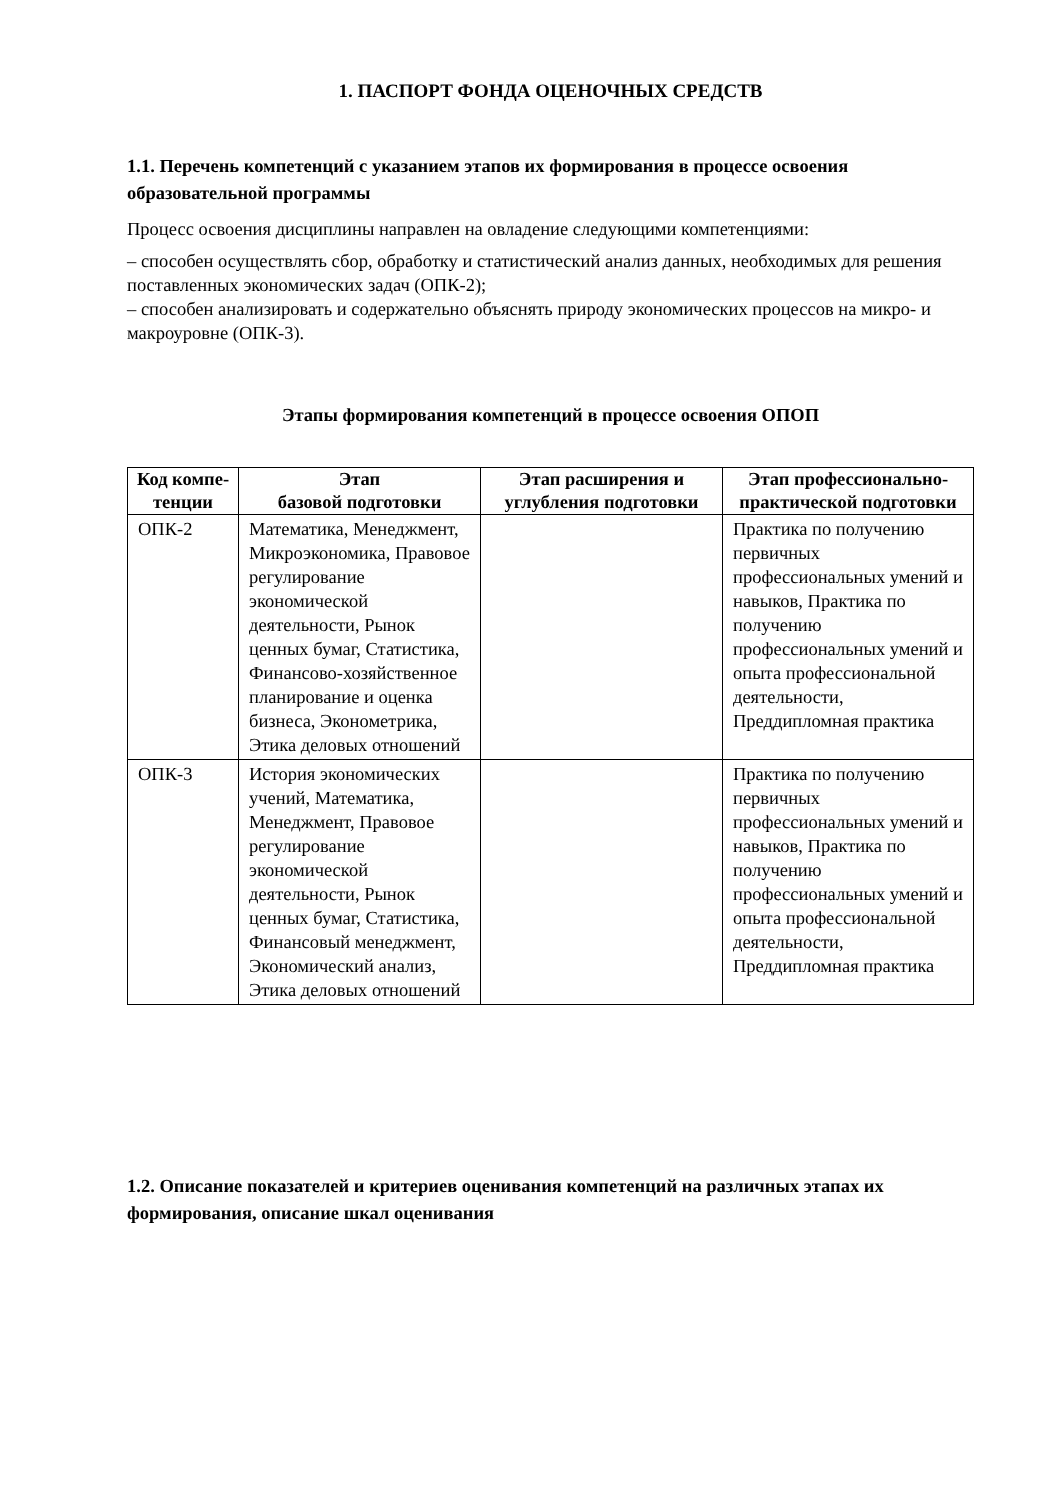1. ПАСПОРТ ФОНДА ОЦЕНОЧНЫХ СРЕДСТВ
1.1. Перечень компетенций с указанием этапов их формирования в процессе освоения образовательной программы
Процесс освоения дисциплины направлен на овладение следующими компетенциями:
– способен осуществлять сбор, обработку и статистический анализ данных, необходимых для решения поставленных экономических задач (ОПК-2);
– способен анализировать и содержательно объяснять природу экономических процессов на микро- и макроуровне (ОПК-3).
Этапы формирования компетенций в процессе освоения ОПОП
| Код компе-тенции | Этап базовой подготовки | Этап расширения и углубления подготовки | Этап профессионально-практической подготовки |
| --- | --- | --- | --- |
| ОПК-2 | Математика, Менеджмент, Микроэкономика, Правовое регулирование экономической деятельности, Рынок ценных бумаг, Статистика, Финансово-хозяйственное планирование и оценка бизнеса, Эконометрика, Этика деловых отношений | | Практика по получению первичных профессиональных умений и навыков, Практика по получению профессиональных умений и опыта профессиональной деятельности, Преддипломная практика |
| ОПК-3 | История экономических учений, Математика, Менеджмент, Правовое регулирование экономической деятельности, Рынок ценных бумаг, Статистика, Финансовый менеджмент, Экономический анализ, Этика деловых отношений | | Практика по получению первичных профессиональных умений и навыков, Практика по получению профессиональных умений и опыта профессиональной деятельности, Преддипломная практика |
1.2. Описание показателей и критериев оценивания компетенций на различных этапах их формирования, описание шкал оценивания